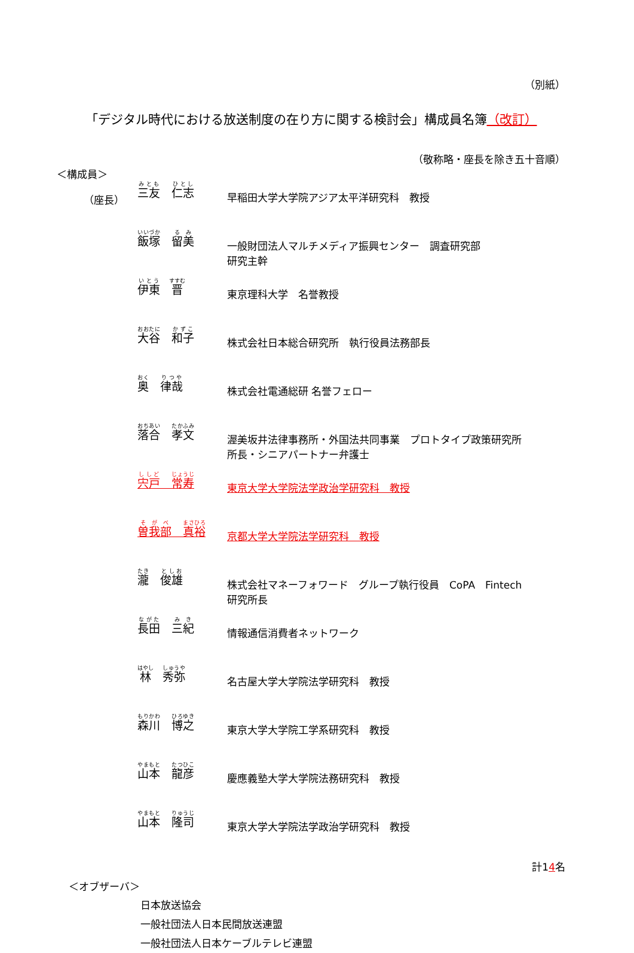（別紙）
「デジタル時代における放送制度の在り方に関する検討会」構成員名簿（改訂）
（敬称略・座長を除き五十音順）
＜構成員＞
| （座長） | 三友 仁志 | 早稲田大学大学院アジア太平洋研究科 教授 |
| | 飯塚 留美 | 一般財団法人マルチメディア振興センター 調査研究部 研究主幹 |
| | 伊東 晋 | 東京理科大学 名誉教授 |
| | 大谷 和子 | 株式会社日本総合研究所 執行役員法務部長 |
| | 奥 律哉 | 株式会社電通総研 名誉フェロー |
| | 落合 孝文 | 渥美坂井法律事務所・外国法共同事業 プロトタイプ政策研究所 所長・シニアパートナー弁護士 |
| | 宍戸 常寿 | 東京大学大学院法学政治学研究科 教授 |
| | 曽我部 真裕 | 京都大学大学院法学研究科 教授 |
| | 瀧 俊雄 | 株式会社マネーフォワード グループ執行役員 CoPA Fintech 研究所長 |
| | 長田 三紀 | 情報通信消費者ネットワーク |
| | 林 秀弥 | 名古屋大学大学院法学研究科 教授 |
| | 森川 博之 | 東京大学大学院工学系研究科 教授 |
| | 山本 龍彦 | 慶應義塾大学大学院法務研究科 教授 |
| | 山本 隆司 | 東京大学大学院法学政治学研究科 教授 |
計14名
＜オブザーバ＞
日本放送協会
一般社団法人日本民間放送連盟
一般社団法人日本ケーブルテレビ連盟